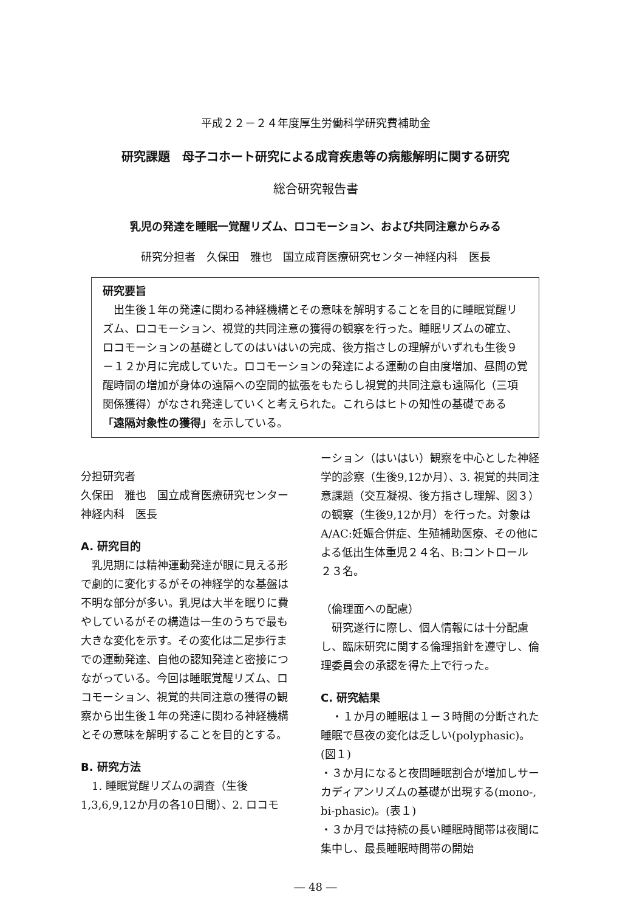平成２２－２４年度厚生労働科学研究費補助金
研究課題　母子コホート研究による成育疾患等の病態解明に関する研究
総合研究報告書
乳児の発達を睡眠一覚醒リズム、ロコモーション、および共同注意からみる
研究分担者　久保田　雅也　国立成育医療研究センター神経内科　医長
研究要旨
　出生後１年の発達に関わる神経機構とその意味を解明することを目的に睡眠覚醒リズム、ロコモーション、視覚的共同注意の獲得の観察を行った。睡眠リズムの確立、ロコモーションの基礎としてのはいはいの完成、後方指さしの理解がいずれも生後９－１２か月に完成していた。ロコモーションの発達による運動の自由度増加、昼間の覚醒時間の増加が身体の遠隔への空間的拡張をもたらし視覚的共同注意も遠隔化（三項関係獲得）がなされ発達していくと考えられた。これらはヒトの知性の基礎である「遠隔対象性の獲得」を示している。
分担研究者
久保田　雅也　国立成育医療研究センター神経内科　医長
A. 研究目的
　乳児期には精神運動発達が眼に見える形で劇的に変化するがその神経学的な基盤は不明な部分が多い。乳児は大半を眠りに費やしているがその構造は一生のうちで最も大きな変化を示す。その変化は二足歩行までの運動発達、自他の認知発達と密接につながっている。今回は睡眠覚醒リズム、ロコモーション、視覚的共同注意の獲得の観察から出生後１年の発達に関わる神経機構とその意味を解明することを目的とする。
B. 研究方法
　1. 睡眠覚醒リズムの調査（生後1,3,6,9,12か月の各10日間）、2. ロコモ
ーション（はいはい）観察を中心とした神経学的診察（生後9,12か月）、3. 視覚的共同注意課題（交互凝視、後方指さし理解、図３）の観察（生後9,12か月）を行った。対象はA/AC:妊娠合併症、生殖補助医療、その他による低出生体重児２４名、B:コントロール２３名。
（倫理面への配慮）
　研究遂行に際し、個人情報には十分配慮し、臨床研究に関する倫理指針を遵守し、倫理委員会の承認を得た上で行った。
C. 研究結果
　・１か月の睡眠は１－３時間の分断された睡眠で昼夜の変化は乏しい(polyphasic)。(図１)
・３か月になると夜間睡眠割合が増加しサーカディアンリズムの基礎が出現する(mono-, bi-phasic)。(表１)
・３か月では持続の長い睡眠時間帯は夜間に集中し、最長睡眠時間帯の開始
― 48 ―